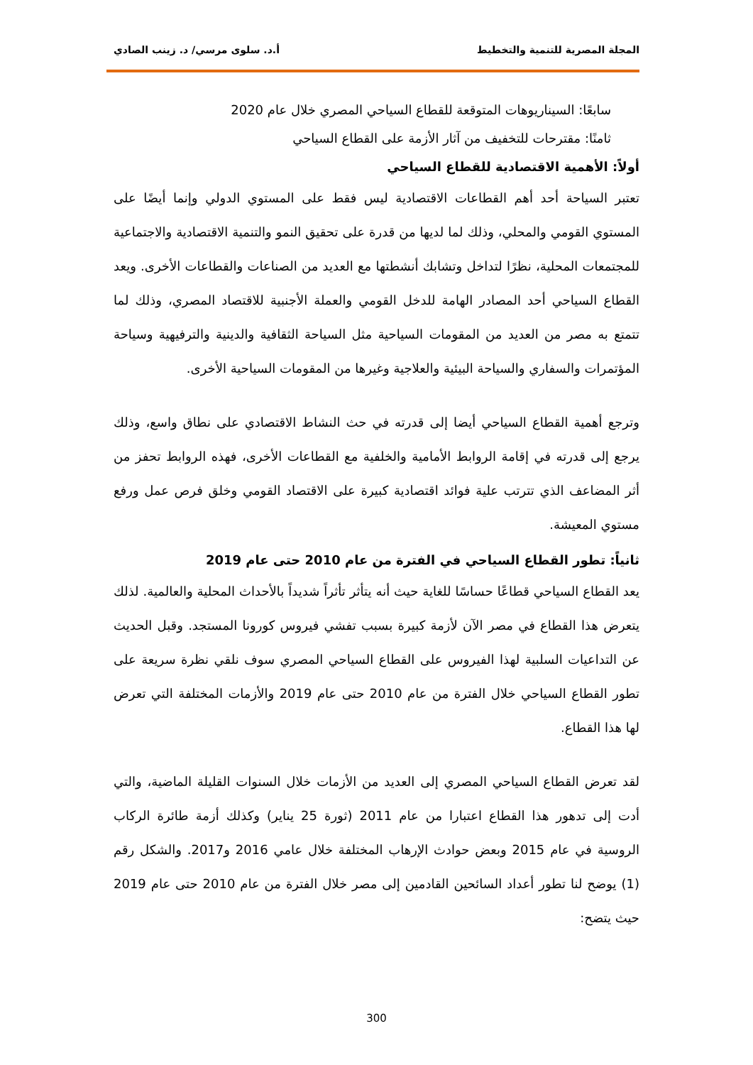المجلة المصرية للتنمية والتخطيط أ.د. سلوى مرسي/ د. زينب الصادي
سابعًا: السيناريوهات المتوقعة للقطاع السياحي المصري خلال عام 2020
ثامنًا: مقترحات للتخفيف من آثار الأزمة على القطاع السياحي
أولاً: الأهمية الاقتصادية للقطاع السياحي
تعتبر السياحة أحد أهم القطاعات الاقتصادية ليس فقط على المستوي الدولي وإنما أيضًا على المستوي القومي والمحلي، وذلك لما لديها من قدرة على تحقيق النمو والتنمية الاقتصادية والاجتماعية للمجتمعات المحلية، نظرًا لتداخل وتشابك أنشطتها مع العديد من الصناعات والقطاعات الأخرى. ويعد القطاع السياحي أحد المصادر الهامة للدخل القومي والعملة الأجنبية للاقتصاد المصري، وذلك لما تتمتع به مصر من العديد من المقومات السياحية مثل السياحة الثقافية والدينية والترفيهية وسياحة المؤتمرات والسفاري والسياحة البيئية والعلاجية وغيرها من المقومات السياحية الأخرى.
وترجع أهمية القطاع السياحي أيضا إلى قدرته في حث النشاط الاقتصادي على نطاق واسع، وذلك يرجع إلى قدرته في إقامة الروابط الأمامية والخلفية مع القطاعات الأخرى، فهذه الروابط تحفز من أثر المضاعف الذي تترتب علية فوائد اقتصادية كبيرة على الاقتصاد القومي وخلق فرص عمل ورفع مستوي المعيشة.
ثانياً: تطور القطاع السياحي في الفترة من عام 2010 حتى عام 2019
يعد القطاع السياحي قطاعًا حساسًا للغاية حيث أنه يتأثر تأثراً شديداً بالأحداث المحلية والعالمية. لذلك يتعرض هذا القطاع في مصر الآن لأزمة كبيرة بسبب تفشي فيروس كورونا المستجد. وقبل الحديث عن التداعيات السلبية لهذا الفيروس على القطاع السياحي المصري سوف نلقي نظرة سريعة على تطور القطاع السياحي خلال الفترة من عام 2010 حتى عام 2019 والأزمات المختلفة التي تعرض لها هذا القطاع.
لقد تعرض القطاع السياحي المصري إلى العديد من الأزمات خلال السنوات القليلة الماضية، والتي أدت إلى تدهور هذا القطاع اعتبارا من عام 2011 (ثورة 25 يناير) وكذلك أزمة طائرة الركاب الروسية في عام 2015 وبعض حوادث الإرهاب المختلفة خلال عامي 2016 و2017. والشكل رقم (1) يوضح لنا تطور أعداد السائحين القادمين إلى مصر خلال الفترة من عام 2010 حتى عام 2019 حيث يتضح:
300